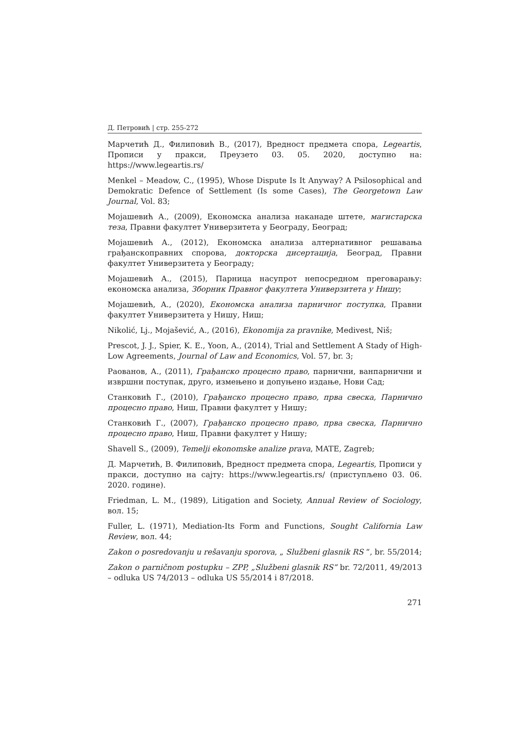Д. Петровић | стр. 255-272
Марчетић Д., Филиповић В., (2017), Вредност предмета спора, Legeartis, Прописи у пракси, Преузето 03. 05. 2020, доступно на: https://www.legeartis.rs/
Menkel – Meadow, C., (1995), Whose Dispute Is It Anyway? A Psilosophical and Demokratic Defence of Settlement (Is some Cases), The Georgetown Law Journal, Vol. 83;
Мојашевић А., (2009), Економска анализа наканаде штете, магистарска теза, Правни факултет Универзитета у Београду, Београд;
Мојашевић А., (2012), Економска анализа алтернативног решавања грађанскоправних спорова, докторска дисертација, Београд, Правни факултет Универзитета у Београду;
Мојашевић А., (2015), Парница насупрот непосредном преговарању: економска анализа, Зборник Правног факултета Универзитета у Нишу;
Мојашевић, А., (2020), Економска анализа парничног поступка, Правни факултет Универзитета у Нишу, Ниш;
Nikolić, Lj., Mojašević, A., (2016), Ekonomija za pravnike, Medivest, Niš;
Prescot, J. J., Spier, K. E., Yoon, A., (2014), Trial and Settlement A Stady of High-Low Agreements, Journal of Law and Economics, Vol. 57, br. 3;
Раованов, А., (2011), Грађанско процесно право, парнични, ванпарнични и извршни поступак, друго, измењено и допуњено издање, Нови Сад;
Станковић Г., (2010), Грађанско процесно право, прва свеска, Парнично процесно право, Ниш, Правни факултет у Нишу;
Станковић Г., (2007), Грађанско процесно право, прва свеска, Парнично процесно право, Ниш, Правни факултет у Нишу;
Shavell S., (2009), Temelji ekonomske analize prava, MATE, Zagreb;
Д. Марчетић, В. Филиповић, Вредност предмета спора, Legeartis, Прописи у пракси, доступно на сајту: https://www.legeartis.rs/ (приступљено 03. 06. 2020. године).
Friedman, L. M., (1989), Litigation and Society, Annual Review of Sociology, вол. 15;
Fuller, L. (1971), Mediation-Its Form and Functions, Sought California Law Review, вол. 44;
Zakon o posredovanju u rešavanju sporova, „ Službeni glasnik RS “, br. 55/2014;
Zakon o parničnom postupku – ZPP, „Službeni glasnik RS” br. 72/2011, 49/2013 – odluka US 74/2013 – odluka US 55/2014 i 87/2018.
271